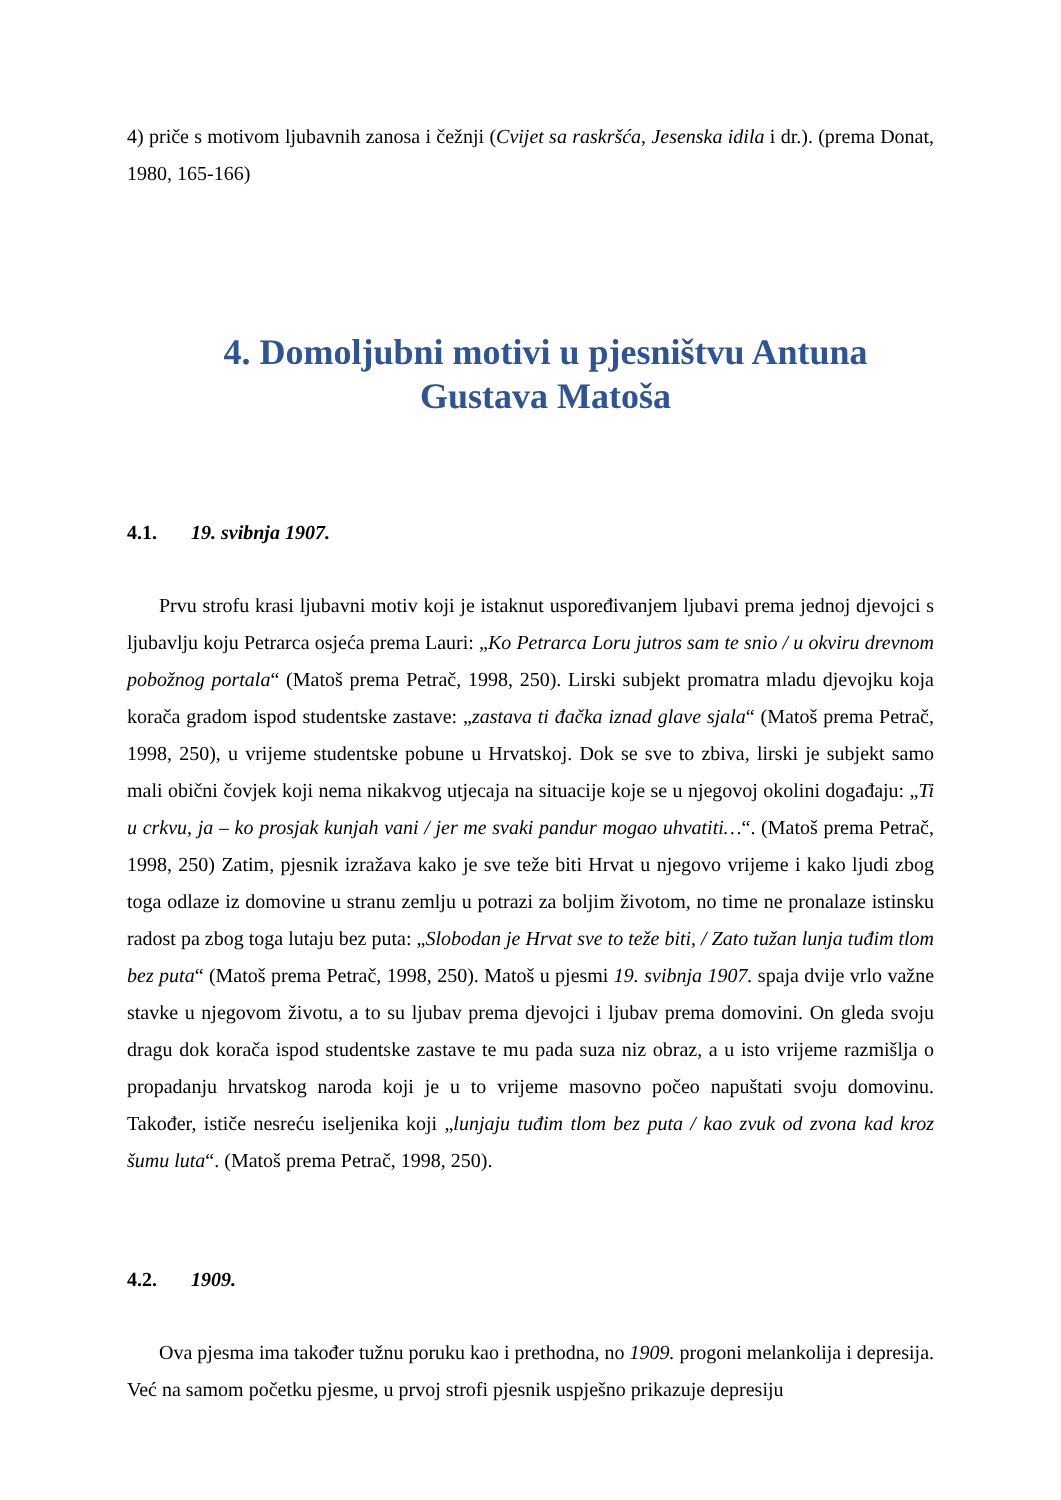4) priče s motivom ljubavnih zanosa i čežnji (Cvijet sa raskršća, Jesenska idila i dr.). (prema Donat, 1980, 165-166)
4. Domoljubni motivi u pjesništvu Antuna Gustava Matoša
4.1. 19. svibnja 1907.
Prvu strofu krasi ljubavni motiv koji je istaknut uspoređivanjem ljubavi prema jednoj djevojci s ljubavlju koju Petrarca osjeća prema Lauri: „Ko Petrarca Loru jutros sam te snio / u okviru drevnom pobožnog portala“ (Matoš prema Petrač, 1998, 250). Lirski subjekt promatra mladu djevojku koja korača gradom ispod studentske zastave: „zastava ti đačka iznad glave sjala“ (Matoš prema Petrač, 1998, 250), u vrijeme studentske pobune u Hrvatskoj. Dok se sve to zbiva, lirski je subjekt samo mali obični čovjek koji nema nikakvog utjecaja na situacije koje se u njegovoj okolini događaju: „Ti u crkvu, ja – ko prosjak kunjah vani / jer me svaki pandur mogao uhvatiti…“. (Matoš prema Petrač, 1998, 250) Zatim, pjesnik izražava kako je sve teže biti Hrvat u njegovo vrijeme i kako ljudi zbog toga odlaze iz domovine u stranu zemlju u potrazi za boljim životom, no time ne pronalaze istinsku radost pa zbog toga lutaju bez puta: „Slobodan je Hrvat sve to teže biti, / Zato tužan lunja tuđim tlom bez puta“ (Matoš prema Petrač, 1998, 250). Matoš u pjesmi 19. svibnja 1907. spaja dvije vrlo važne stavke u njegovom životu, a to su ljubav prema djevojci i ljubav prema domovini. On gleda svoju dragu dok korača ispod studentske zastave te mu pada suza niz obraz, a u isto vrijeme razmišlja o propadanju hrvatskog naroda koji je u to vrijeme masovno počeo napuštati svoju domovinu. Također, ističe nesreću iseljenika koji „lunjaju tuđim tlom bez puta / kao zvuk od zvona kad kroz šumu luta“. (Matoš prema Petrač, 1998, 250).
4.2. 1909.
Ova pjesma ima također tužnu poruku kao i prethodna, no 1909. progoni melankolija i depresija. Već na samom početku pjesme, u prvoj strofi pjesnik uspješno prikazuje depresiju